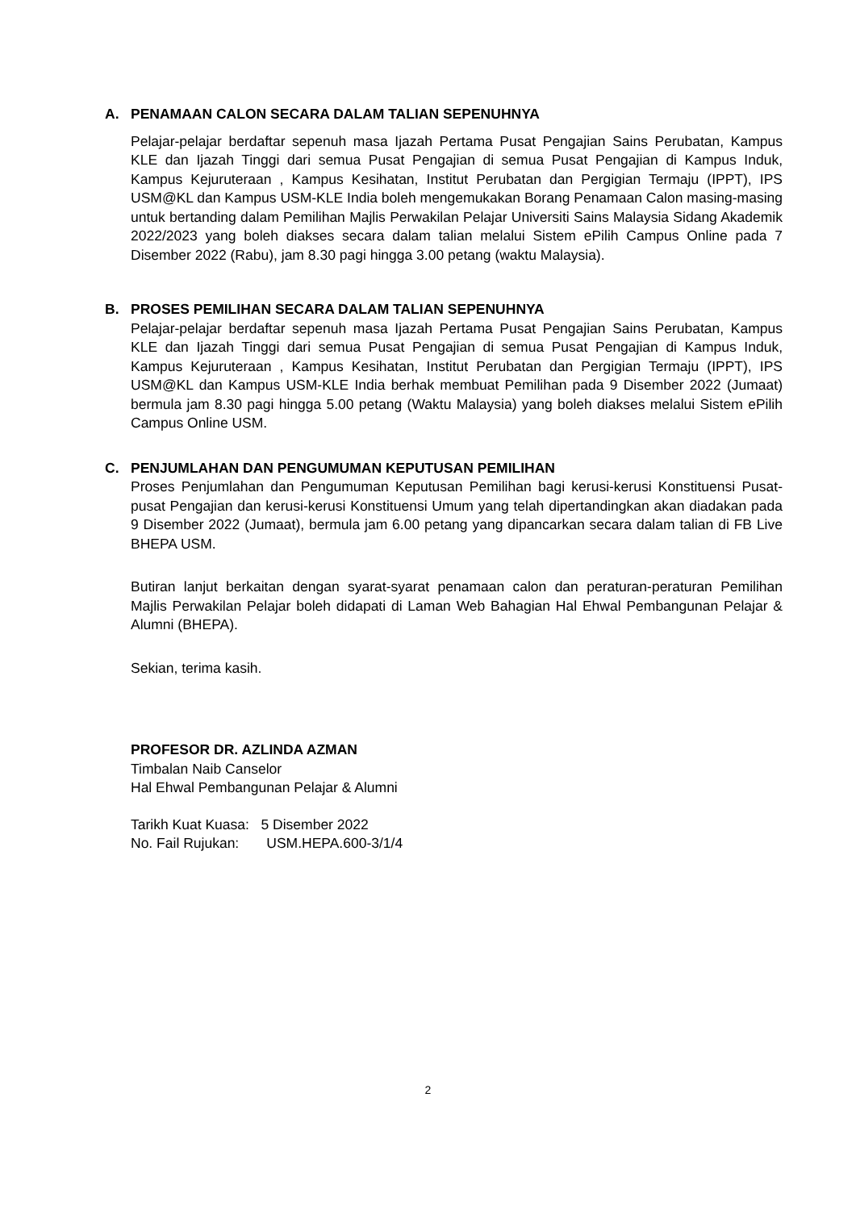A. PENAMAAN CALON SECARA DALAM TALIAN SEPENUHNYA
Pelajar-pelajar berdaftar sepenuh masa Ijazah Pertama Pusat Pengajian Sains Perubatan, Kampus KLE dan Ijazah Tinggi dari semua Pusat Pengajian di semua Pusat Pengajian di Kampus Induk, Kampus Kejuruteraan , Kampus Kesihatan, Institut Perubatan dan Pergigian Termaju (IPPT), IPS USM@KL dan Kampus USM-KLE India boleh mengemukakan Borang Penamaan Calon masing-masing untuk bertanding dalam Pemilihan Majlis Perwakilan Pelajar Universiti Sains Malaysia Sidang Akademik 2022/2023 yang boleh diakses secara dalam talian melalui Sistem ePilih Campus Online pada 7 Disember 2022 (Rabu), jam 8.30 pagi hingga 3.00 petang (waktu Malaysia).
B. PROSES PEMILIHAN SECARA DALAM TALIAN SEPENUHNYA
Pelajar-pelajar berdaftar sepenuh masa Ijazah Pertama Pusat Pengajian Sains Perubatan, Kampus KLE dan Ijazah Tinggi dari semua Pusat Pengajian di semua Pusat Pengajian di Kampus Induk, Kampus Kejuruteraan , Kampus Kesihatan, Institut Perubatan dan Pergigian Termaju (IPPT), IPS USM@KL dan Kampus USM-KLE India berhak membuat Pemilihan pada 9 Disember 2022 (Jumaat) bermula jam 8.30 pagi hingga 5.00 petang (Waktu Malaysia) yang boleh diakses melalui Sistem ePilih Campus Online USM.
C. PENJUMLAHAN DAN PENGUMUMAN KEPUTUSAN PEMILIHAN
Proses Penjumlahan dan Pengumuman Keputusan Pemilihan bagi kerusi-kerusi Konstituensi Pusat-pusat Pengajian dan kerusi-kerusi Konstituensi Umum yang telah dipertandingkan akan diadakan pada 9 Disember 2022 (Jumaat), bermula jam 6.00 petang yang dipancarkan secara dalam talian di FB Live BHEPA USM.
Butiran lanjut berkaitan dengan syarat-syarat penamaan calon dan peraturan-peraturan Pemilihan Majlis Perwakilan Pelajar boleh didapati di Laman Web Bahagian Hal Ehwal Pembangunan Pelajar & Alumni (BHEPA).
Sekian, terima kasih.
PROFESOR DR. AZLINDA AZMAN
Timbalan Naib Canselor
Hal Ehwal Pembangunan Pelajar & Alumni
Tarikh Kuat Kuasa: 5 Disember 2022
No. Fail Rujukan: USM.HEPA.600-3/1/4
2